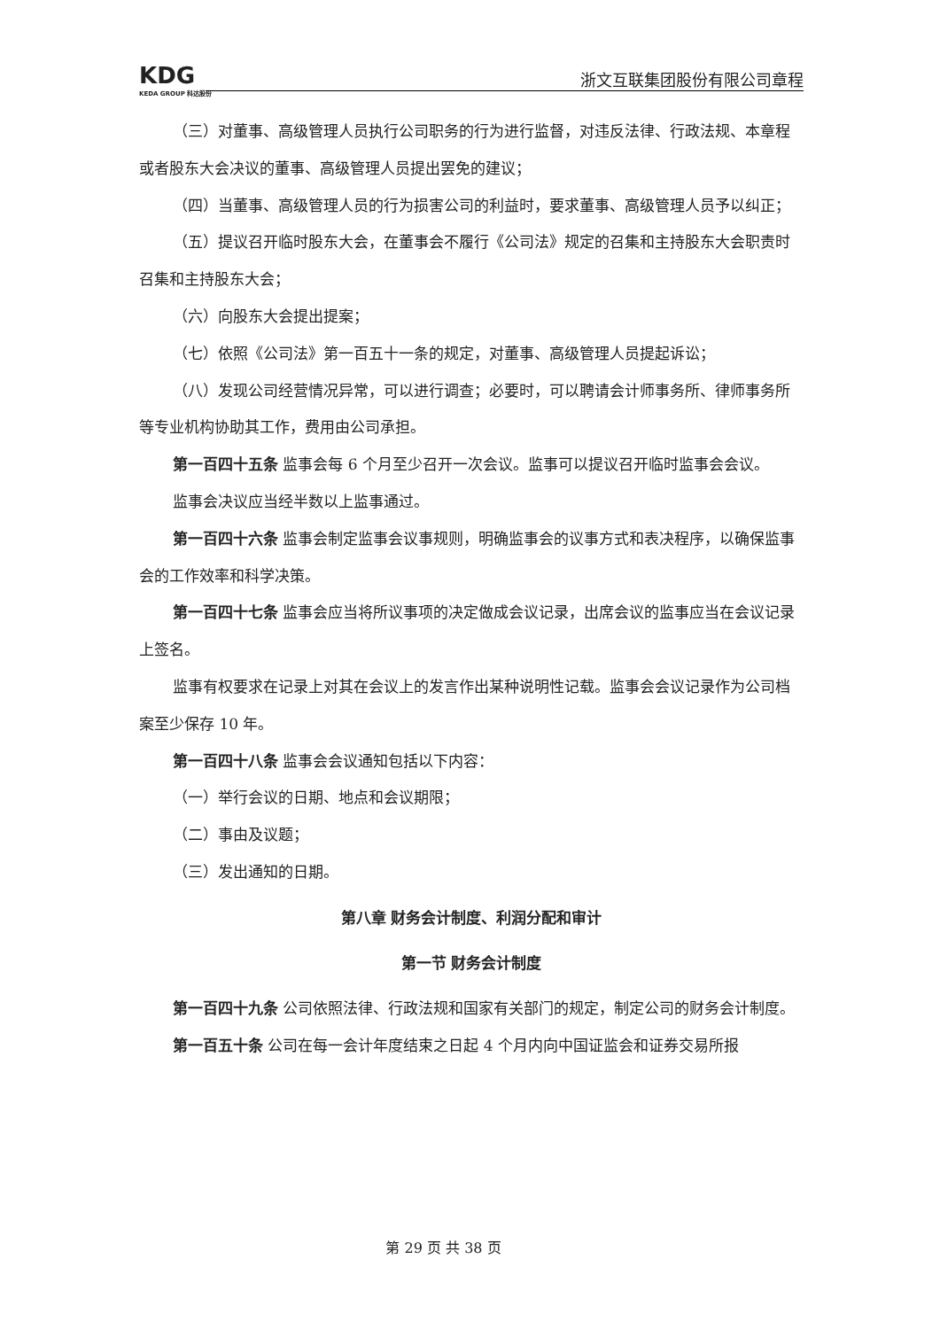KDG
KEDA GROUP 科达股份
浙文互联集团股份有限公司章程
（三）对董事、高级管理人员执行公司职务的行为进行监督，对违反法律、行政法规、本章程或者股东大会决议的董事、高级管理人员提出罢免的建议；
（四）当董事、高级管理人员的行为损害公司的利益时，要求董事、高级管理人员予以纠正；
（五）提议召开临时股东大会，在董事会不履行《公司法》规定的召集和主持股东大会职责时召集和主持股东大会；
（六）向股东大会提出提案；
（七）依照《公司法》第一百五十一条的规定，对董事、高级管理人员提起诉讼；
（八）发现公司经营情况异常，可以进行调查；必要时，可以聘请会计师事务所、律师事务所等专业机构协助其工作，费用由公司承担。
第一百四十五条 监事会每 6 个月至少召开一次会议。监事可以提议召开临时监事会会议。
监事会决议应当经半数以上监事通过。
第一百四十六条 监事会制定监事会议事规则，明确监事会的议事方式和表决程序，以确保监事会的工作效率和科学决策。
第一百四十七条 监事会应当将所议事项的决定做成会议记录，出席会议的监事应当在会议记录上签名。
监事有权要求在记录上对其在会议上的发言作出某种说明性记载。监事会会议记录作为公司档案至少保存 10 年。
第一百四十八条 监事会会议通知包括以下内容：
（一）举行会议的日期、地点和会议期限；
（二）事由及议题；
（三）发出通知的日期。
第八章 财务会计制度、利润分配和审计
第一节 财务会计制度
第一百四十九条 公司依照法律、行政法规和国家有关部门的规定，制定公司的财务会计制度。
第一百五十条 公司在每一会计年度结束之日起 4 个月内向中国证监会和证券交易所报
第 29 页 共 38 页